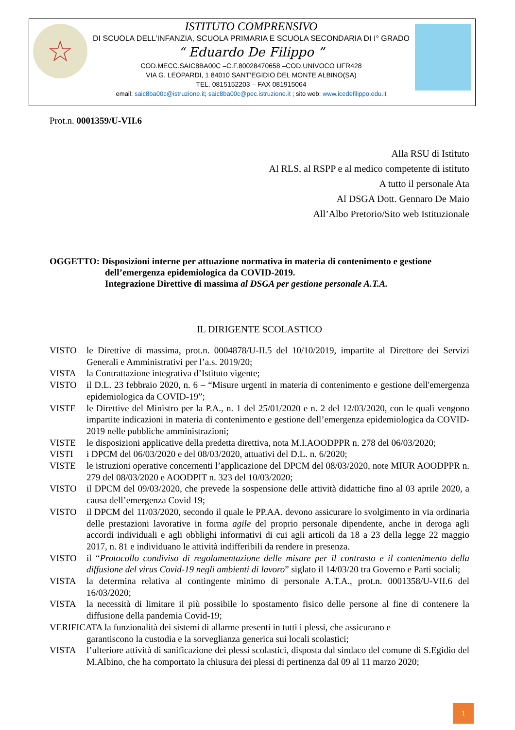☆
ISTITUTO COMPRENSIVO
DI SCUOLA DELL’INFANZIA, SCUOLA PRIMARIA E SCUOLA SECONDARIA DI I° GRADO
“ Eduardo De Filippo ”
COD.MECC.SAIC8BA00C –C.F.80028470658 –COD.UNIVOCO UFR428
VIA G. LEOPARDI, 1 84010 SANT’EGIDIO DEL MONTE ALBINO(SA)
TEL. 0815152203 – FAX 081915064
email: saic8ba00c@istruzione.it; saic8ba00c@pec.istruzione.it ; sito web: www.icedefilippo.edu.it
Prot.n. 0001359/U-VII.6
Alla RSU di Istituto
Al RLS, al RSPP e al medico competente di istituto
A tutto il personale Ata
Al DSGA Dott. Gennaro De Maio
All’Albo Pretorio/Sito web Istituzionale
OGGETTO: Disposizioni interne per attuazione normativa in materia di contenimento e gestione
dell’emergenza epidemiologica da COVID-2019.
Integrazione Direttive di massima al DSGA per gestione personale A.T.A.
IL DIRIGENTE SCOLASTICO
| VISTO | le Direttive di massima, prot.n. 0004878/U-II.5 del 10/10/2019, impartite al Direttore dei Servizi Generali e Amministrativi per l’a.s. 2019/20; |
| VISTA | la Contrattazione integrativa d’Istituto vigente; |
| VISTO | il D.L. 23 febbraio 2020, n. 6 – “Misure urgenti in materia di contenimento e gestione dell'emergenza epidemiologica da COVID-19”; |
| VISTE | le Direttive del Ministro per la P.A., n. 1 del 25/01/2020 e n. 2 del 12/03/2020, con le quali vengono impartite indicazioni in materia di contenimento e gestione dell’emergenza epidemiologica da COVID-2019 nelle pubbliche amministrazioni; |
| VISTE | le disposizioni applicative della predetta direttiva, nota M.I.AOODPPR n. 278 del 06/03/2020; |
| VISTI | i DPCM del 06/03/2020 e del 08/03/2020, attuativi del D.L. n. 6/2020; |
| VISTE | le istruzioni operative concernenti l’applicazione del DPCM del 08/03/2020, note MIUR AOODPPR n. 279 del 08/03/2020 e AOODPIT n. 323 del 10/03/2020; |
| VISTO | il DPCM del 09/03/2020, che prevede la sospensione delle attività didattiche fino al 03 aprile 2020, a causa dell’emergenza Covid 19; |
| VISTO | il DPCM del 11/03/2020, secondo il quale le PP.AA. devono assicurare lo svolgimento in via ordinaria delle prestazioni lavorative in forma agile del proprio personale dipendente, anche in deroga agli accordi individuali e agli obblighi informativi di cui agli articoli da 18 a 23 della legge 22 maggio 2017, n. 81 e individuano le attività indifferibili da rendere in presenza. |
| VISTO | il “ Protocollo condiviso di regolamentazione delle misure per il contrasto e il contenimento della diffusione del virus Covid-19 negli ambienti di lavoro ” siglato il 14/03/20 tra Governo e Parti sociali; |
| VISTA | la determina relativa al contingente minimo di personale A.T.A., prot.n. 0001358/U-VII.6 del 16/03/2020; |
| VISTA | la necessità di limitare il più possibile lo spostamento fisico delle persone al fine di contenere la diffusione della pandemia Covid-19; |
| VERIFICATA la funzionalità dei sistemi di allarme presenti in tutti i plessi, che assicurano e garantiscono la custodia e la sorveglianza generica sui locali scolastici; | |
| VISTA | l’ulteriore attività di sanificazione dei plessi scolastici, disposta dal sindaco del comune di S.Egidio del M.Albino, che ha comportato la chiusura dei plessi di pertinenza dal 09 al 11 marzo 2020; |
1